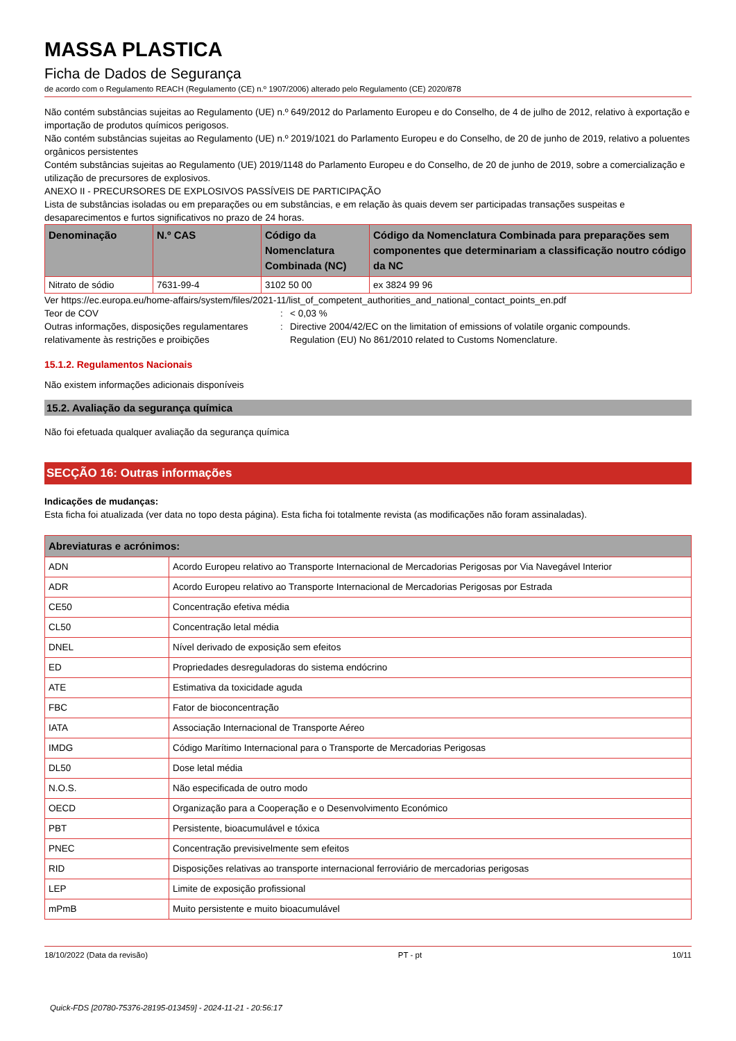MASSA PLASTICA
Ficha de Dados de Segurança
de acordo com o Regulamento REACH (Regulamento (CE) n.º 1907/2006) alterado pelo Regulamento (CE) 2020/878
Não contém substâncias sujeitas ao Regulamento (UE) n.º 649/2012 do Parlamento Europeu e do Conselho, de 4 de julho de 2012, relativo à exportação e importação de produtos químicos perigosos.
Não contém substâncias sujeitas ao Regulamento (UE) n.º 2019/1021 do Parlamento Europeu e do Conselho, de 20 de junho de 2019, relativo a poluentes orgânicos persistentes
Contém substâncias sujeitas ao Regulamento (UE) 2019/1148 do Parlamento Europeu e do Conselho, de 20 de junho de 2019, sobre a comercialização e utilização de precursores de explosivos.
ANEXO II - PRECURSORES DE EXPLOSIVOS PASSÍVEIS DE PARTICIPAÇÃO
Lista de substâncias isoladas ou em preparações ou em substâncias, e em relação às quais devem ser participadas transações suspeitas e desaparecimentos e furtos significativos no prazo de 24 horas.
| Denominação | N.º CAS | Código da Nomenclatura Combinada (NC) | Código da Nomenclatura Combinada para preparações sem componentes que determinariam a classificação noutro código da NC |
| --- | --- | --- | --- |
| Nitrato de sódio | 7631-99-4 | 3102 50 00 | ex 3824 99 96 |
Ver https://ec.europa.eu/home-affairs/system/files/2021-11/list_of_competent_authorities_and_national_contact_points_en.pdf
Teor de COV : < 0,03 %
Outras informações, disposições regulamentares relativamente às restrições e proibições
: Directive 2004/42/EC on the limitation of emissions of volatile organic compounds.
Regulation (EU) No 861/2010 related to Customs Nomenclature.
15.1.2. Regulamentos Nacionais
Não existem informações adicionais disponíveis
15.2. Avaliação da segurança química
Não foi efetuada qualquer avaliação da segurança química
SECÇÃO 16: Outras informações
Indicações de mudanças:
Esta ficha foi atualizada (ver data no topo desta página). Esta ficha foi totalmente revista (as modificações não foram assinaladas).
| Abreviaturas e acrónimos: | |
| --- | --- |
| ADN | Acordo Europeu relativo ao Transporte Internacional de Mercadorias Perigosas por Via Navegável Interior |
| ADR | Acordo Europeu relativo ao Transporte Internacional de Mercadorias Perigosas por Estrada |
| CE50 | Concentração efetiva média |
| CL50 | Concentração letal média |
| DNEL | Nível derivado de exposição sem efeitos |
| ED | Propriedades desreguladoras do sistema endócrino |
| ATE | Estimativa da toxicidade aguda |
| FBC | Fator de bioconcentração |
| IATA | Associação Internacional de Transporte Aéreo |
| IMDG | Código Marítimo Internacional para o Transporte de Mercadorias Perigosas |
| DL50 | Dose letal média |
| N.O.S. | Não especificada de outro modo |
| OECD | Organização para a Cooperação e o Desenvolvimento Económico |
| PBT | Persistente, bioacumulável e tóxica |
| PNEC | Concentração previsivelmente sem efeitos |
| RID | Disposições relativas ao transporte internacional ferroviário de mercadorias perigosas |
| LEP | Limite de exposição profissional |
| mPmB | Muito persistente e muito bioacumulável |
18/10/2022 (Data da revisão) PT - pt 10/11
Quick-FDS [20780-75376-28195-013459] - 2024-11-21 - 20:56:17